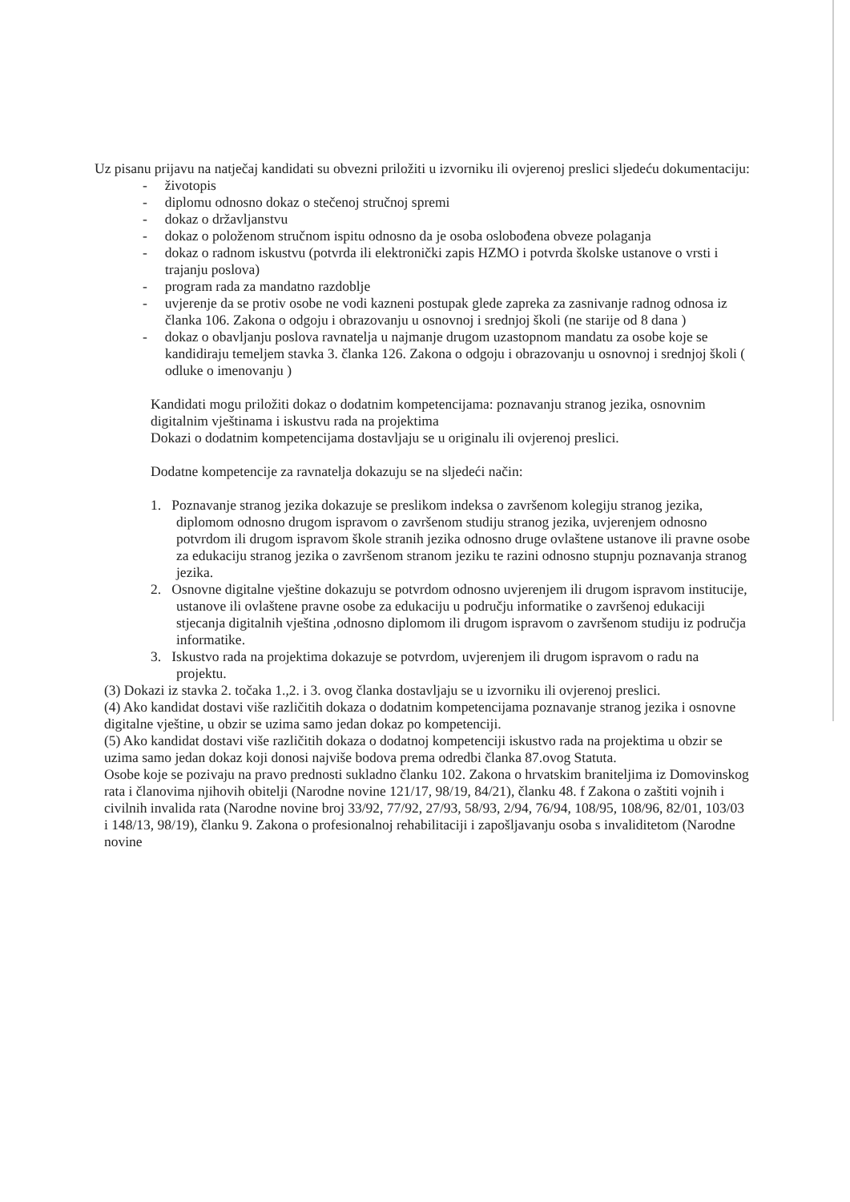Uz pisanu prijavu na natječaj kandidati su obvezni priložiti u izvorniku ili ovjerenoj preslici sljedeću dokumentaciju:
- životopis
- diplomu odnosno dokaz o stečenoj stručnoj spremi
- dokaz o državljanstvu
- dokaz o položenom stručnom ispitu odnosno da je osoba oslobođena obveze polaganja
- dokaz o radnom iskustvu (potvrda ili elektronički zapis HZMO i potvrda školske ustanove o vrsti i trajanju poslova)
- program rada za mandatno razdoblje
- uvjerenje da se protiv osobe ne vodi kazneni postupak glede zapreka za zasnivanje radnog odnosa iz članka 106. Zakona o odgoju i obrazovanju u osnovnoj i srednjoj školi (ne starije od 8 dana )
- dokaz o obavljanju poslova ravnatelja u najmanje drugom uzastopnom mandatu za osobe koje se kandidiraju temeljem stavka 3. članka 126. Zakona o odgoju i obrazovanju u osnovnoj i srednjoj školi ( odluke o imenovanju )
Kandidati mogu priložiti dokaz o dodatnim kompetencijama: poznavanju stranog jezika, osnovnim digitalnim vještinama i iskustvu rada na projektima
Dokazi o dodatnim kompetencijama dostavljaju se u originalu ili ovjerenoj preslici.
Dodatne kompetencije za ravnatelja dokazuju se na sljedeći način:
1. Poznavanje stranog jezika dokazuje se preslikom indeksa o završenom kolegiju stranog jezika, diplomom odnosno drugom ispravom o završenom studiju stranog jezika, uvjerenjem odnosno potvrdom ili drugom ispravom škole stranih jezika odnosno druge ovlaštene ustanove ili pravne osobe za edukaciju stranog jezika o završenom stranom jeziku te razini odnosno stupnju poznavanja stranog jezika.
2. Osnovne digitalne vještine dokazuju se potvrdom odnosno uvjerenjem ili drugom ispravom institucije, ustanove ili ovlaštene pravne osobe za edukaciju u području informatike o završenoj edukaciji stjecanja digitalnih vještina ,odnosno diplomom ili drugom ispravom o završenom studiju iz područja informatike.
3. Iskustvo rada na projektima dokazuje se potvrdom, uvjerenjem ili drugom ispravom o radu na projektu.
(3) Dokazi iz stavka 2. točaka 1.,2. i 3. ovog članka dostavljaju se u izvorniku ili ovjerenoj preslici.
(4) Ako kandidat dostavi više različitih dokaza o dodatnim kompetencijama poznavanje stranog jezika i osnovne digitalne vještine, u obzir se uzima samo jedan dokaz po kompetenciji.
(5) Ako kandidat dostavi više različitih dokaza o dodatnoj kompetenciji iskustvo rada na projektima u obzir se uzima samo jedan dokaz koji donosi najviše bodova prema odredbi članka 87.ovog Statuta.
Osobe koje se pozivaju na pravo prednosti sukladno članku 102. Zakona o hrvatskim braniteljima iz Domovinskog rata i članovima njihovih obitelji (Narodne novine 121/17, 98/19, 84/21), članku 48. f Zakona o zaštiti vojnih i civilnih invalida rata (Narodne novine broj 33/92, 77/92, 27/93, 58/93, 2/94, 76/94, 108/95, 108/96, 82/01, 103/03 i 148/13, 98/19), članku 9. Zakona o profesionalnoj rehabilitaciji i zapošljavanju osoba s invaliditetom (Narodne novine